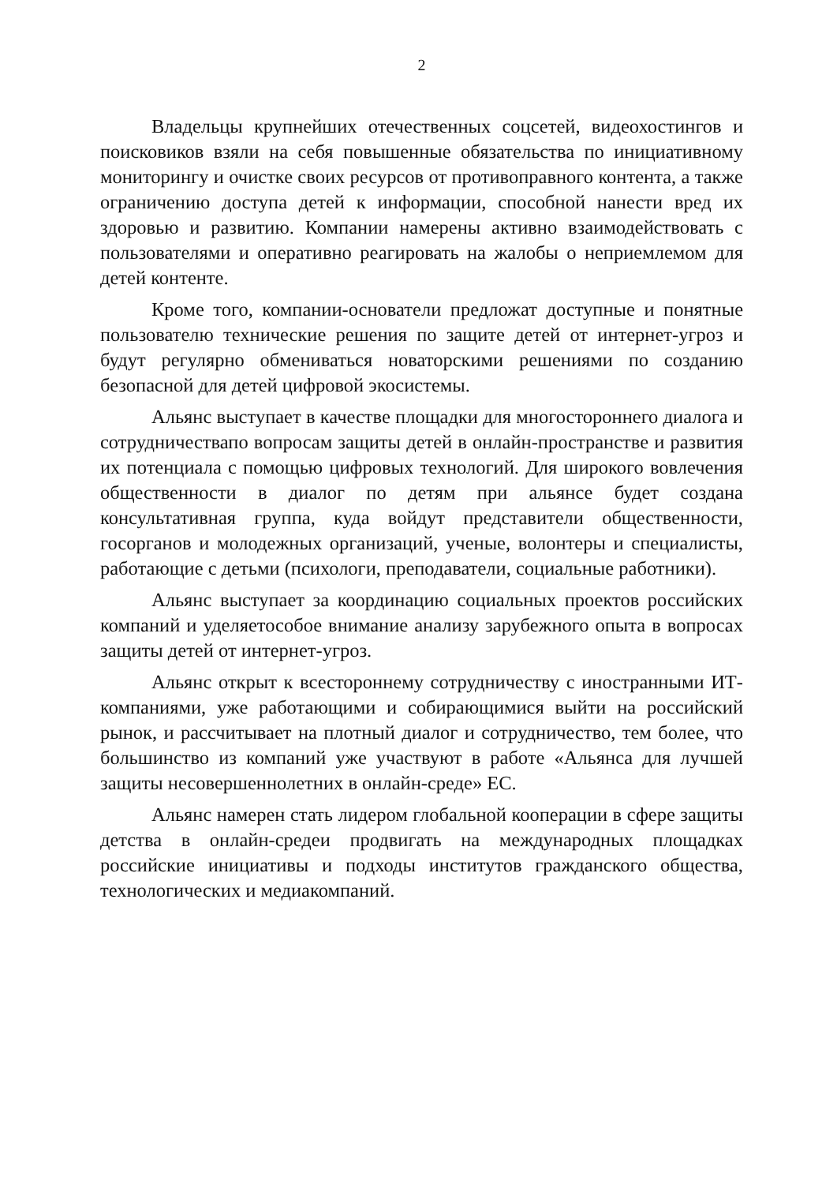2
Владельцы крупнейших отечественных соцсетей, видеохостингов и поисковиков взяли на себя повышенные обязательства по инициативному мониторингу и очистке своих ресурсов от противоправного контента, а также ограничению доступа детей к информации, способной нанести вред их здоровью и развитию. Компании намерены активно взаимодействовать с пользователями и оперативно реагировать на жалобы о неприемлемом для детей контенте.
Кроме того, компании-основатели предложат доступные и понятные пользователю технические решения по защите детей от интернет-угроз и будут регулярно обмениваться новаторскими решениями по созданию безопасной для детей цифровой экосистемы.
Альянс выступает в качестве площадки для многостороннего диалога и сотрудничествапо вопросам защиты детей в онлайн-пространстве и развития их потенциала с помощью цифровых технологий. Для широкого вовлечения общественности в диалог по детям при альянсе будет создана консультативная группа, куда войдут представители общественности, госорганов и молодежных организаций, ученые, волонтеры и специалисты, работающие с детьми (психологи, преподаватели, социальные работники).
Альянс выступает за координацию социальных проектов российских компаний и уделяетособое внимание анализу зарубежного опыта в вопросах защиты детей от интернет-угроз.
Альянс открыт к всестороннему сотрудничеству с иностранными ИТ-компаниями, уже работающими и собирающимися выйти на российский рынок, и рассчитывает на плотный диалог и сотрудничество, тем более, что большинство из компаний уже участвуют в работе «Альянса для лучшей защиты несовершеннолетних в онлайн-среде» ЕС.
Альянс намерен стать лидером глобальной кооперации в сфере защиты детства в онлайн-средеи продвигать на международных площадках российские инициативы и подходы институтов гражданского общества, технологических и медиакомпаний.